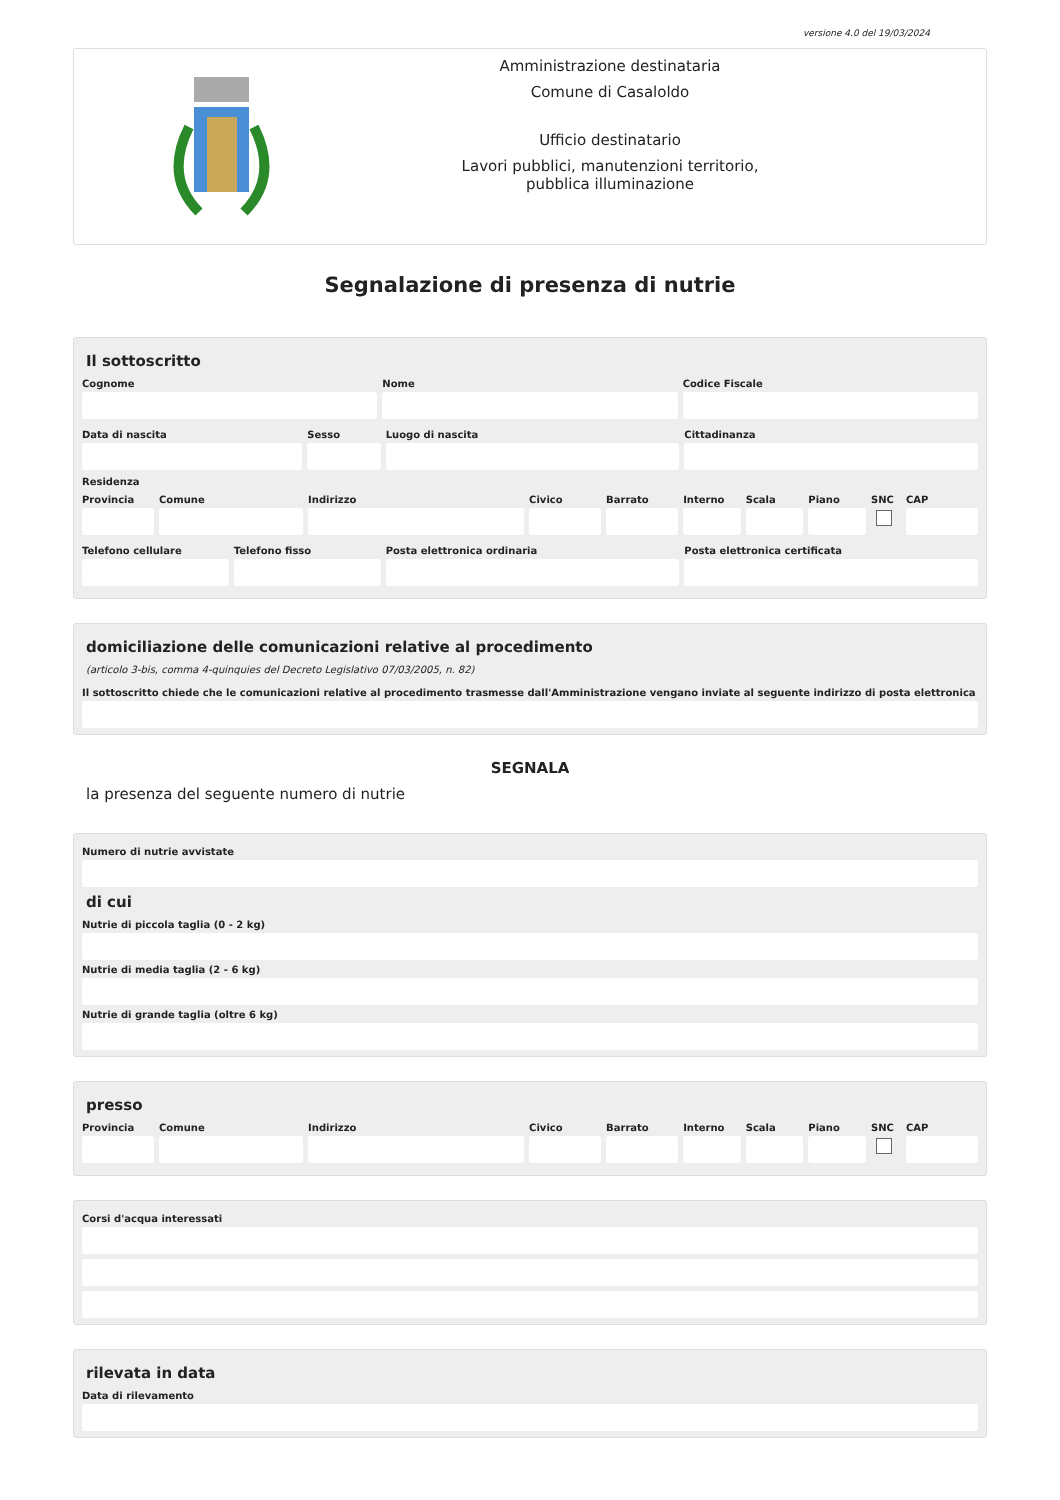versione 4.0 del 19/03/2024
Amministrazione destinataria
Comune di Casaloldo
Ufficio destinatario
Lavori pubblici, manutenzioni territorio,
pubblica illuminazione
Segnalazione di presenza di nutrie
Il sottoscritto
Cognome Nome Codice Fiscale
Data di nascita Sesso Luogo di nascita Cittadinanza
Residenza
Provincia Comune Indirizzo Civico Barrato Interno Scala Piano SNC CAP
Telefono cellulare Telefono fisso Posta elettronica ordinaria Posta elettronica certificata
domiciliazione delle comunicazioni relative al procedimento
(articolo 3-bis, comma 4-quinquies del Decreto Legislativo 07/03/2005, n. 82)
Il sottoscritto chiede che le comunicazioni relative al procedimento trasmesse dall'Amministrazione vengano inviate al seguente indirizzo di posta elettronica
SEGNALA
la presenza del seguente numero di nutrie
Numero di nutrie avvistate
di cui
Nutrie di piccola taglia (0 - 2 kg)
Nutrie di media taglia (2 - 6 kg)
Nutrie di grande taglia (oltre 6 kg)
presso
Provincia Comune Indirizzo Civico Barrato Interno Scala Piano SNC CAP
Corsi d'acqua interessati
rilevata in data
Data di rilevamento